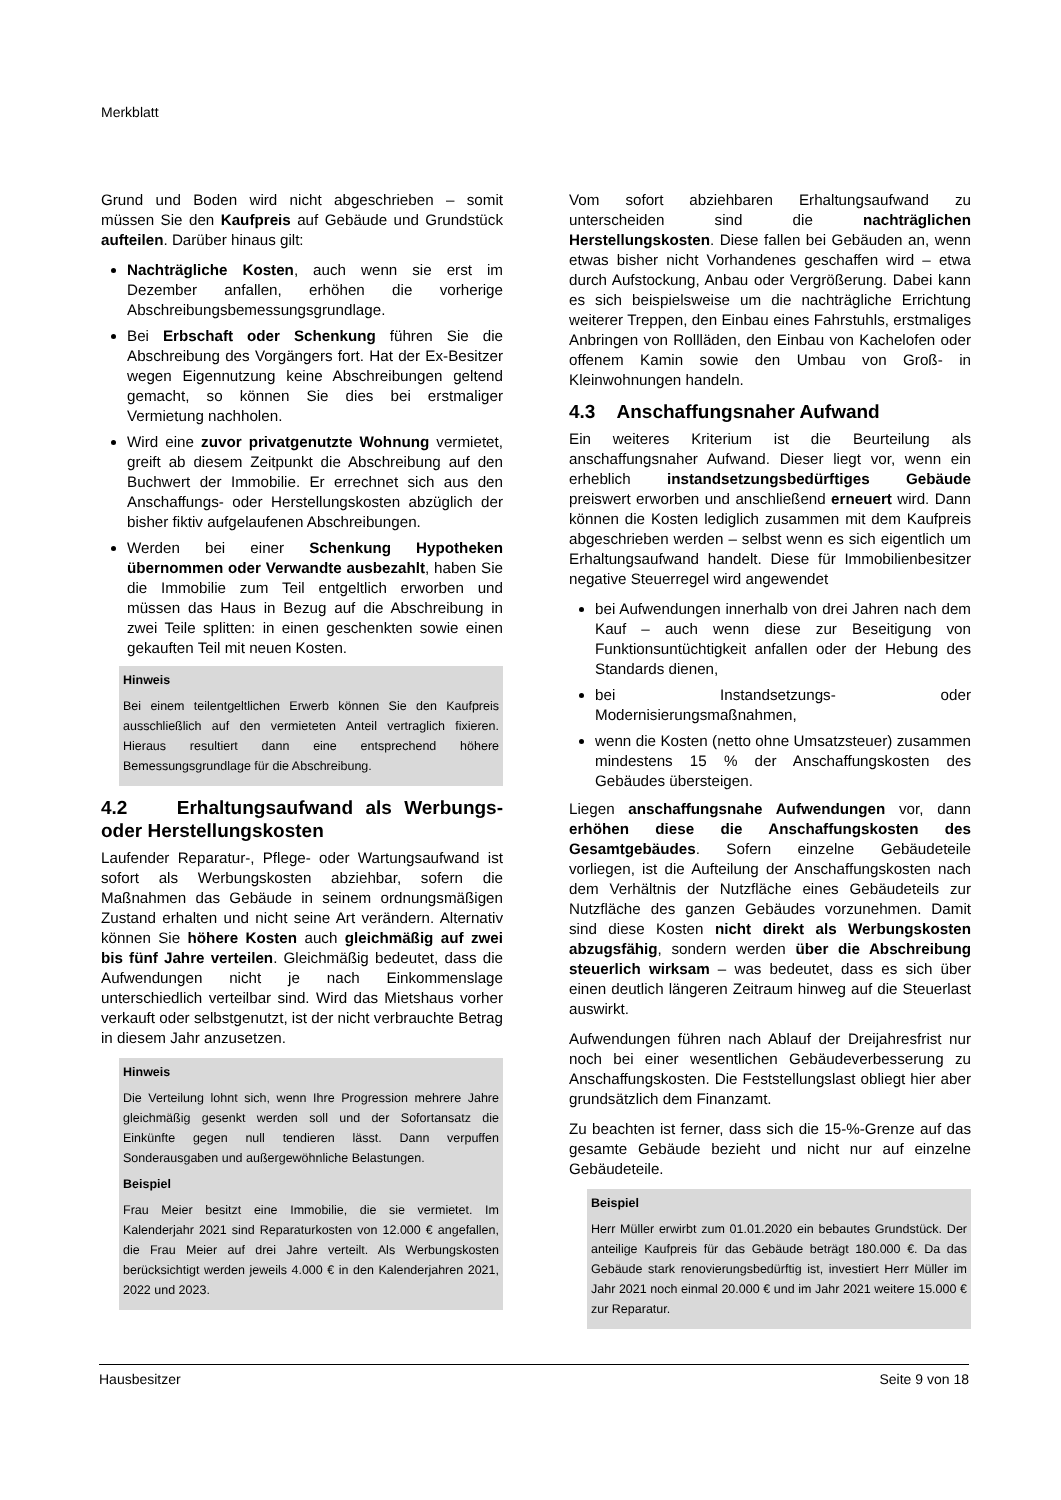Merkblatt
Grund und Boden wird nicht abgeschrieben – somit müssen Sie den Kaufpreis auf Gebäude und Grundstück aufteilen. Darüber hinaus gilt:
Nachträgliche Kosten, auch wenn sie erst im Dezember anfallen, erhöhen die vorherige Abschreibungsbemessungsgrundlage.
Bei Erbschaft oder Schenkung führen Sie die Abschreibung des Vorgängers fort. Hat der Ex-Besitzer wegen Eigennutzung keine Abschreibungen geltend gemacht, so können Sie dies bei erstmaliger Vermietung nachholen.
Wird eine zuvor privatgenutzte Wohnung vermietet, greift ab diesem Zeitpunkt die Abschreibung auf den Buchwert der Immobilie. Er errechnet sich aus den Anschaffungs- oder Herstellungskosten abzüglich der bisher fiktiv aufgelaufenen Abschreibungen.
Werden bei einer Schenkung Hypotheken übernommen oder Verwandte ausbezahlt, haben Sie die Immobilie zum Teil entgeltlich erworben und müssen das Haus in Bezug auf die Abschreibung in zwei Teile splitten: in einen geschenkten sowie einen gekauften Teil mit neuen Kosten.
Hinweis
Bei einem teilentgeltlichen Erwerb können Sie den Kaufpreis ausschließlich auf den vermieteten Anteil vertraglich fixieren. Hieraus resultiert dann eine entsprechend höhere Bemessungsgrundlage für die Abschreibung.
4.2 Erhaltungsaufwand als Werbungs- oder Herstellungskosten
Laufender Reparatur-, Pflege- oder Wartungsaufwand ist sofort als Werbungskosten abziehbar, sofern die Maßnahmen das Gebäude in seinem ordnungsmäßigen Zustand erhalten und nicht seine Art verändern. Alternativ können Sie höhere Kosten auch gleichmäßig auf zwei bis fünf Jahre verteilen. Gleichmäßig bedeutet, dass die Aufwendungen nicht je nach Einkommenslage unterschiedlich verteilbar sind. Wird das Mietshaus vorher verkauft oder selbstgenutzt, ist der nicht verbrauchte Betrag in diesem Jahr anzusetzen.
Hinweis
Die Verteilung lohnt sich, wenn Ihre Progression mehrere Jahre gleichmäßig gesenkt werden soll und der Sofortansatz die Einkünfte gegen null tendieren lässt. Dann verpuffen Sonderausgaben und außergewöhnliche Belastungen.
Beispiel
Frau Meier besitzt eine Immobilie, die sie vermietet. Im Kalenderjahr 2021 sind Reparaturkosten von 12.000 € angefallen, die Frau Meier auf drei Jahre verteilt. Als Werbungskosten berücksichtigt werden jeweils 4.000 € in den Kalenderjahren 2021, 2022 und 2023.
Vom sofort abziehbaren Erhaltungsaufwand zu unterscheiden sind die nachträglichen Herstellungskosten. Diese fallen bei Gebäuden an, wenn etwas bisher nicht Vorhandenes geschaffen wird – etwa durch Aufstockung, Anbau oder Vergrößerung. Dabei kann es sich beispielsweise um die nachträgliche Errichtung weiterer Treppen, den Einbau eines Fahrstuhls, erstmaliges Anbringen von Rollläden, den Einbau von Kachelofen oder offenem Kamin sowie den Umbau von Groß- in Kleinwohnungen handeln.
4.3 Anschaffungsnaher Aufwand
Ein weiteres Kriterium ist die Beurteilung als anschaffungsnaher Aufwand. Dieser liegt vor, wenn ein erheblich instandsetzungsbedürftiges Gebäude preiswert erworben und anschließend erneuert wird. Dann können die Kosten lediglich zusammen mit dem Kaufpreis abgeschrieben werden – selbst wenn es sich eigentlich um Erhaltungsaufwand handelt. Diese für Immobilienbesitzer negative Steuerregel wird angewendet
bei Aufwendungen innerhalb von drei Jahren nach dem Kauf – auch wenn diese zur Beseitigung von Funktionsuntüchtigkeit anfallen oder der Hebung des Standards dienen,
bei Instandsetzungs- oder Modernisierungsmaßnahmen,
wenn die Kosten (netto ohne Umsatzsteuer) zusammen mindestens 15 % der Anschaffungskosten des Gebäudes übersteigen.
Liegen anschaffungsnahe Aufwendungen vor, dann erhöhen diese die Anschaffungskosten des Gesamtgebäudes. Sofern einzelne Gebäudeteile vorliegen, ist die Aufteilung der Anschaffungskosten nach dem Verhältnis der Nutzfläche eines Gebäudeteils zur Nutzfläche des ganzen Gebäudes vorzunehmen. Damit sind diese Kosten nicht direkt als Werbungskosten abzugsfähig, sondern werden über die Abschreibung steuerlich wirksam – was bedeutet, dass es sich über einen deutlich längeren Zeitraum hinweg auf die Steuerlast auswirkt.
Aufwendungen führen nach Ablauf der Dreijahresfrist nur noch bei einer wesentlichen Gebäudeverbesserung zu Anschaffungskosten. Die Feststellungslast obliegt hier aber grundsätzlich dem Finanzamt.
Zu beachten ist ferner, dass sich die 15-%-Grenze auf das gesamte Gebäude bezieht und nicht nur auf einzelne Gebäudeteile.
Beispiel
Herr Müller erwirbt zum 01.01.2020 ein bebautes Grundstück. Der anteilige Kaufpreis für das Gebäude beträgt 180.000 €. Da das Gebäude stark renovierungsbedürftig ist, investiert Herr Müller im Jahr 2021 noch einmal 20.000 € und im Jahr 2021 weitere 15.000 € zur Reparatur.
Hausbesitzer Seite 9 von 18